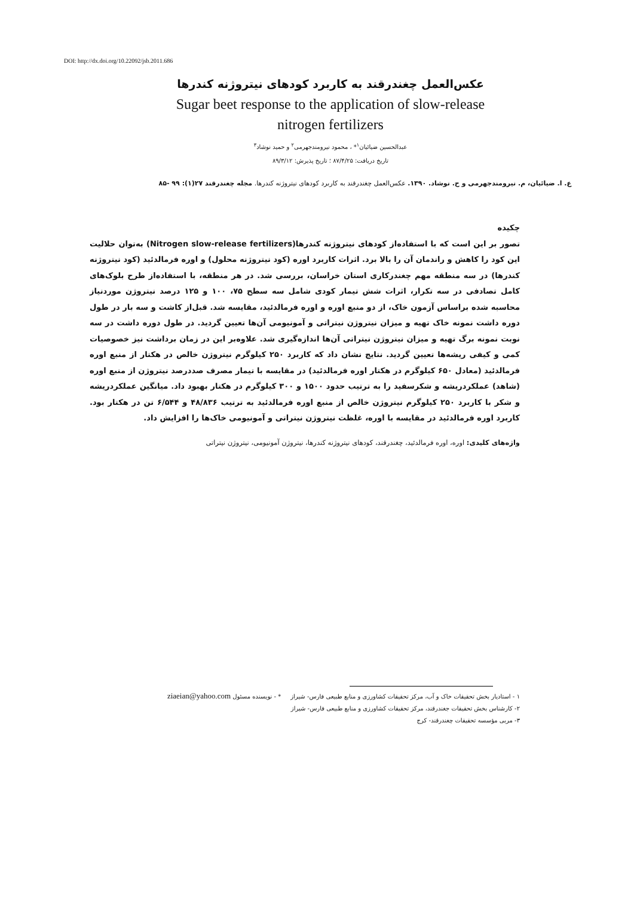DOI: http://dx.doi.org/10.22092/jsb.2011.686
عکس‌العمل چغندرقند به کاربرد کودهای نیتروژنه کندرها
Sugar beet response to the application of slow-release
nitrogen fertilizers
عبدالحسین ضیائیان<sup>۱</sup>* ، محمود نیرومندجهرمی<sup>۲</sup> و حمید نوشاد<sup>۳</sup>
تاریخ دریافت: ۸۷/۴/۲۵ ؛ تاریخ پذیرش: ۸۹/۳/۱۲
ع. ا. ضیائیان، م. نیرومندجهرمی و ح. نوشاد. ۱۳۹۰. عکس‌العمل چغندرقند به کاربرد کودهای نیتروژنه کندرها. مجله چغندرقند ۲۷(۱): ۹۹ -۸۵
چکیده
تصور بر این است که با استفاده‌از کودهای نیتروژنه کندرها(Nitrogen slow-release fertilizers) به‌توان حلالیت این کود را کاهش و راندمان آن را بالا برد. اثرات کاربرد اوره (کود نیتروژنه محلول) و اوره فرمالدئید (کود نیتروژنه کندرها) در سه منطقه مهم چغندرکاری استان خراسان، بررسی شد. در هر منطقه، با استفاده‌از طرح بلوک‌های کامل تصادفی در سه تکرار، اثرات شش تیمار کودی شامل سه سطح ۷۵، ۱۰۰ و ۱۲۵ درصد نیتروژن موردنیاز محاسبه شده براساس آزمون خاک، از دو منبع اوره و اوره فرمالدئید، مقایسه شد. قبل‌از کاشت و سه بار در طول دوره داشت نمونه خاک تهیه و میزان نیتروژن نیتراتی و آمونیومی آن‌ها تعیین گردید. در طول دوره داشت در سه نوبت نمونه برگ تهیه و میزان نیتروژن نیتراتی آن‌ها اندازه‌گیری شد. علاوه‌بر این در زمان برداشت نیز خصوصیات کمی و کیفی ریشه‌ها تعیین گردید. نتایج نشان داد که کاربرد ۲۵۰ کیلوگرم نیتروژن خالص در هکتار از منبع اوره فرمالدئید (معادل ۶۵۰ کیلوگرم در هکتار اوره فرمالدئید) در مقایسه با تیمار مصرف صددرصد نیتروژن از منبع اوره (شاهد) عملکردریشه و شکرسفید را به ترتیب حدود ۱۵۰۰ و ۳۰۰ کیلوگرم در هکتار بهبود داد. میانگین عملکردریشه و شکر با کاربرد ۲۵۰ کیلوگرم نیتروژن خالص از منبع اوره فرمالدئید به ترتیب ۴۸/۸۳۶ و ۶/۵۴۴ تن در هکتار بود. کاربرد اوره فرمالدئید در مقایسه با اوره، غلظت نیتروژن نیتراتی و آمونیومی خاک‌ها را افزایش داد.
واژه‌های کلیدی: اوره، اوره فرمالدئید، چغندرقند، کودهای نیتروژنه کندرها، نیتروژن آمونیومی، نیتروژن نیتراتی
۱ - استادیار بخش تحقیقات خاک و آب، مرکز تحقیقات کشاورزی و منابع طبیعی فارس- شیراز * - نویسنده مسئول ziaeian@yahoo.com
۲- کارشناس بخش تحقیقات جغندرقند، مرکز تحقیقات کشاورزی و منابع طبیعی فارس- شیراز
۳- مربی مؤسسه تحقیقات چغندرقند- کرج